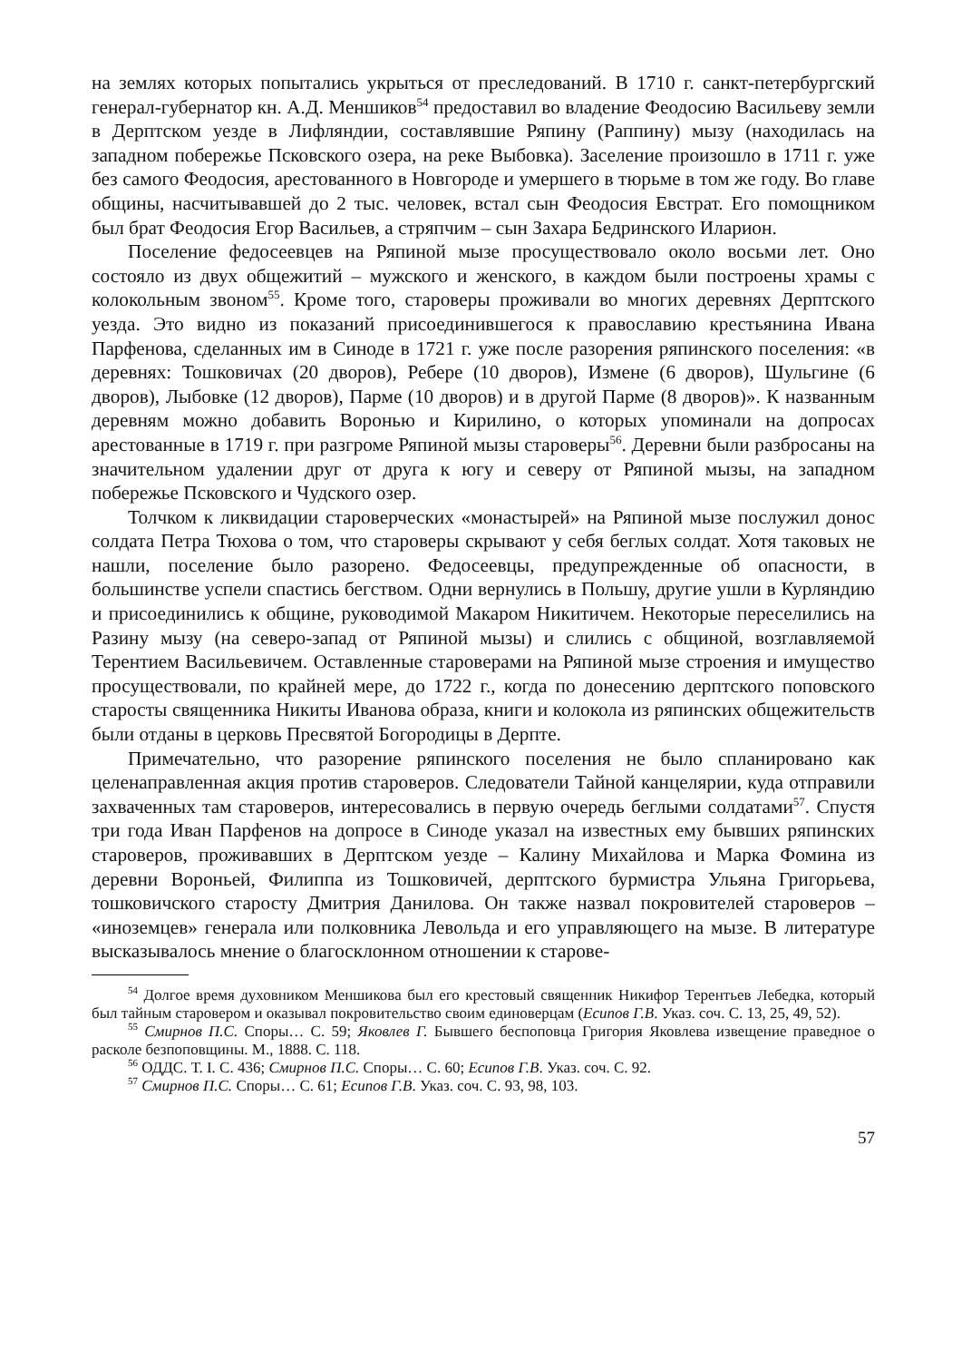на землях которых попытались укрыться от преследований. В 1710 г. санкт-петербургский генерал-губернатор кн. А.Д. Меншиков<sup>54</sup> предоставил во владение Феодосию Васильеву земли в Дерптском уезде в Лифляндии, составлявшие Ряпину (Раппину) мызу (находилась на западном побережье Псковского озера, на реке Выбовка). Заселение произошло в 1711 г. уже без самого Феодосия, арестованного в Новгороде и умершего в тюрьме в том же году. Во главе общины, насчитывавшей до 2 тыс. человек, встал сын Феодосия Евстрат. Его помощником был брат Феодосия Егор Васильев, а стряпчим – сын Захара Бедринского Иларион.
Поселение федосеевцев на Ряпиной мызе просуществовало около восьми лет. Оно состояло из двух общежитий – мужского и женского, в каждом были построены храмы с колокольным звоном<sup>55</sup>. Кроме того, староверы проживали во многих деревнях Дерптского уезда. Это видно из показаний присоединившегося к православию крестьянина Ивана Парфенова, сделанных им в Синоде в 1721 г. уже после разорения ряпинского поселения: «в деревнях: Тошковичах (20 дворов), Ребере (10 дворов), Измене (6 дворов), Шульгине (6 дворов), Лыбовке (12 дворов), Парме (10 дворов) и в другой Парме (8 дворов)». К названным деревням можно добавить Воронью и Кирилино, о которых упоминали на допросах арестованные в 1719 г. при разгроме Ряпиной мызы староверы<sup>56</sup>. Деревни были разбросаны на значительном удалении друг от друга к югу и северу от Ряпиной мызы, на западном побережье Псковского и Чудского озер.
Толчком к ликвидации староверческих «монастырей» на Ряпиной мызе послужил донос солдата Петра Тюхова о том, что староверы скрывают у себя беглых солдат. Хотя таковых не нашли, поселение было разорено. Федосеевцы, предупрежденные об опасности, в большинстве успели спастись бегством. Одни вернулись в Польшу, другие ушли в Курляндию и присоединились к общине, руководимой Макаром Никитичем. Некоторые переселились на Разину мызу (на северо-запад от Ряпиной мызы) и слились с общиной, возглавляемой Терентием Васильевичем. Оставленные староверами на Ряпиной мызе строения и имущество просуществовали, по крайней мере, до 1722 г., когда по донесению дерптского поповского старосты священника Никиты Иванова образа, книги и колокола из ряпинских общежительств были отданы в церковь Пресвятой Богородицы в Дерпте.
Примечательно, что разорение ряпинского поселения не было спланировано как целенаправленная акция против староверов. Следователи Тайной канцелярии, куда отправили захваченных там староверов, интересовались в первую очередь беглыми солдатами<sup>57</sup>. Спустя три года Иван Парфенов на допросе в Синоде указал на известных ему бывших ряпинских староверов, проживавших в Дерптском уезде – Калину Михайлова и Марка Фомина из деревни Вороньей, Филиппа из Тошковичей, дерптского бурмистра Ульяна Григорьева, тошковичского старосту Дмитрия Данилова. Он также назвал покровителей староверов – «иноземцев» генерала или полковника Левольда и его управляющего на мызе. В литературе высказывалось мнение о благосклонном отношении к старове-
<sup>54</sup> Долгое время духовником Меншикова был его крестовый священник Никифор Терентьев Лебедка, который был тайным старовером и оказывал покровительство своим единоверцам (Есипов Г.В. Указ. соч. С. 13, 25, 49, 52).
<sup>55</sup> Смирнов П.С. Споры… С. 59; Яковлев Г. Бывшего беспоповца Григория Яковлева извещение праведное о расколе безпоповщины. М., 1888. С. 118.
<sup>56</sup> ОДДС. Т. I. С. 436; Смирнов П.С. Споры… С. 60; Есипов Г.В. Указ. соч. С. 92.
<sup>57</sup> Смирнов П.С. Споры… С. 61; Есипов Г.В. Указ. соч. С. 93, 98, 103.
57